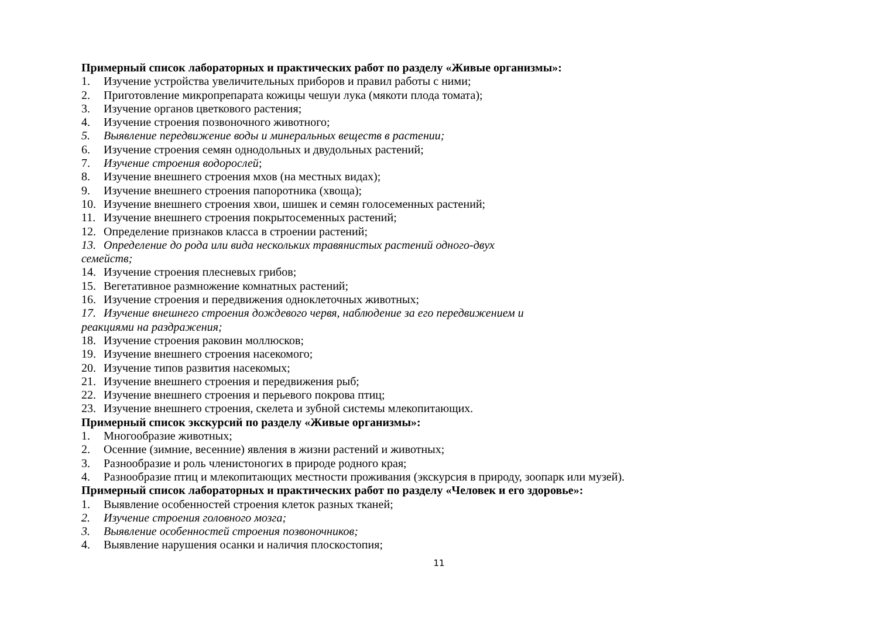Примерный список лабораторных и практических работ по разделу «Живые организмы»:
1. Изучение устройства увеличительных приборов и правил работы с ними;
2. Приготовление микропрепарата кожицы чешуи лука (мякоти плода томата);
3. Изучение органов цветкового растения;
4. Изучение строения позвоночного животного;
5. Выявление передвижение воды и минеральных веществ в растении;
6. Изучение строения семян однодольных и двудольных растений;
7. Изучение строения водорослей;
8. Изучение внешнего строения мхов (на местных видах);
9. Изучение внешнего строения папоротника (хвоща);
10. Изучение внешнего строения хвои, шишек и семян голосеменных растений;
11. Изучение внешнего строения покрытосеменных растений;
12. Определение признаков класса в строении растений;
13. Определение до рода или вида нескольких травянистых растений одного-двух
семейств;
14. Изучение строения плесневых грибов;
15. Вегетативное размножение комнатных растений;
16. Изучение строения и передвижения одноклеточных животных;
17. Изучение внешнего строения дождевого червя, наблюдение за его передвижением и
реакциями на раздражения;
18. Изучение строения раковин моллюсков;
19. Изучение внешнего строения насекомого;
20. Изучение типов развития насекомых;
21. Изучение внешнего строения и передвижения рыб;
22. Изучение внешнего строения и перьевого покрова птиц;
23. Изучение внешнего строения, скелета и зубной системы млекопитающих.
Примерный список экскурсий по разделу «Живые организмы»:
1. Многообразие животных;
2. Осенние (зимние, весенние) явления в жизни растений и животных;
3. Разнообразие и роль членистоногих в природе родного края;
4. Разнообразие птиц и млекопитающих местности проживания (экскурсия в природу, зоопарк или музей).
Примерный список лабораторных и практических работ по разделу «Человек и его здоровье»:
1. Выявление особенностей строения клеток разных тканей;
2. Изучение строения головного мозга;
3. Выявление особенностей строения позвоночников;
4. Выявление нарушения осанки и наличия плоскостопия;
11